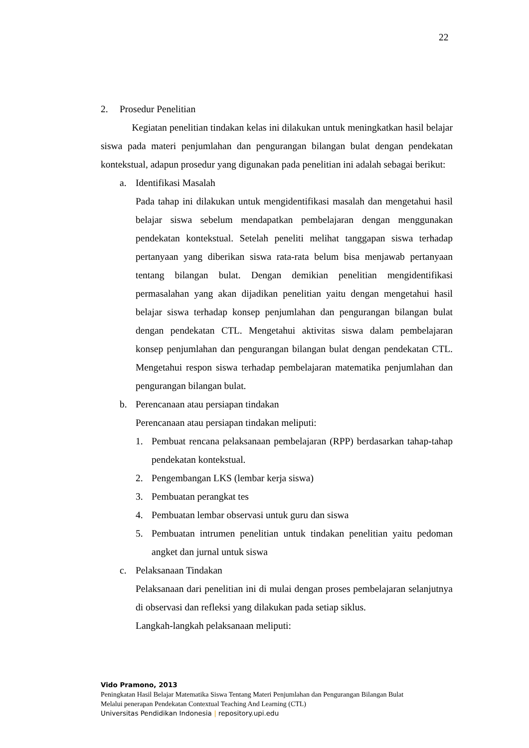22
2. Prosedur Penelitian
Kegiatan penelitian tindakan kelas ini dilakukan untuk meningkatkan hasil belajar siswa pada materi penjumlahan dan pengurangan bilangan bulat dengan pendekatan kontekstual, adapun prosedur yang digunakan pada penelitian ini adalah sebagai berikut:
a. Identifikasi Masalah
Pada tahap ini dilakukan untuk mengidentifikasi masalah dan mengetahui hasil belajar siswa sebelum mendapatkan pembelajaran dengan menggunakan pendekatan kontekstual. Setelah peneliti melihat tanggapan siswa terhadap pertanyaan yang diberikan siswa rata-rata belum bisa menjawab pertanyaan tentang bilangan bulat. Dengan demikian penelitian mengidentifikasi permasalahan yang akan dijadikan penelitian yaitu dengan mengetahui hasil belajar siswa terhadap konsep penjumlahan dan pengurangan bilangan bulat dengan pendekatan CTL. Mengetahui aktivitas siswa dalam pembelajaran konsep penjumlahan dan pengurangan bilangan bulat dengan pendekatan CTL. Mengetahui respon siswa terhadap pembelajaran matematika penjumlahan dan pengurangan bilangan bulat.
b. Perencanaan atau persiapan tindakan
Perencanaan atau persiapan tindakan meliputi:
1. Pembuat rencana pelaksanaan pembelajaran (RPP) berdasarkan tahap-tahap pendekatan kontekstual.
2. Pengembangan LKS (lembar kerja siswa)
3. Pembuatan perangkat tes
4. Pembuatan lembar observasi untuk guru dan siswa
5. Pembuatan intrumen penelitian untuk tindakan penelitian yaitu pedoman angket dan jurnal untuk siswa
c. Pelaksanaan Tindakan
Pelaksanaan dari penelitian ini di mulai dengan proses pembelajaran selanjutnya di observasi dan refleksi yang dilakukan pada setiap siklus.
Langkah-langkah pelaksanaan meliputi:
Vido Pramono, 2013
Peningkatan Hasil Belajar Matematika Siswa Tentang Materi Penjumlahan dan Pengurangan Bilangan Bulat
Melalui penerapan Pendekatan Contextual Teaching And Learning (CTL)
Universitas Pendidikan Indonesia | repository.upi.edu